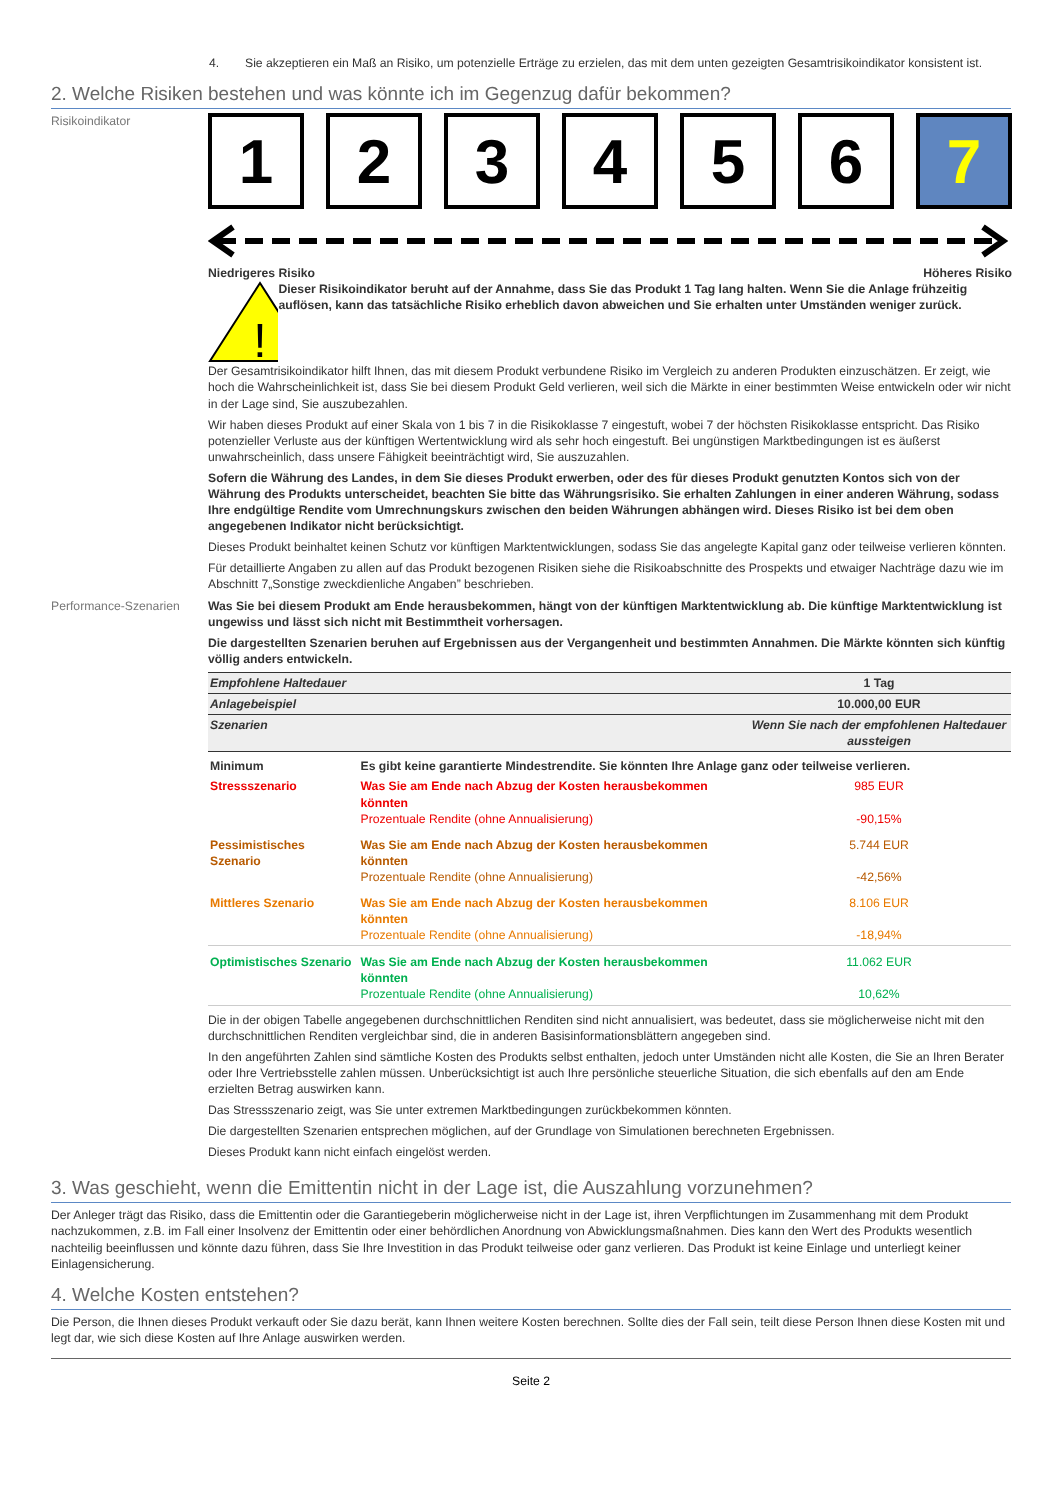4. Sie akzeptieren ein Maß an Risiko, um potenzielle Erträge zu erzielen, das mit dem unten gezeigten Gesamtrisikoindikator konsistent ist.
2. Welche Risiken bestehen und was könnte ich im Gegenzug dafür bekommen?
Risikoindikator
1 2 3 4 5 6 7
Niedrigeres Risiko Höheres Risiko
!
Dieser Risikoindikator beruht auf der Annahme, dass Sie das Produkt 1 Tag lang halten. Wenn Sie die Anlage frühzeitig auflösen, kann das tatsächliche Risiko erheblich davon abweichen und Sie erhalten unter Umständen weniger zurück.
Der Gesamtrisikoindikator hilft Ihnen, das mit diesem Produkt verbundene Risiko im Vergleich zu anderen Produkten einzuschätzen. Er zeigt, wie hoch die Wahrscheinlichkeit ist, dass Sie bei diesem Produkt Geld verlieren, weil sich die Märkte in einer bestimmten Weise entwickeln oder wir nicht in der Lage sind, Sie auszubezahlen.
Wir haben dieses Produkt auf einer Skala von 1 bis 7 in die Risikoklasse 7 eingestuft, wobei 7 der höchsten Risikoklasse entspricht. Das Risiko potenzieller Verluste aus der künftigen Wertentwicklung wird als sehr hoch eingestuft. Bei ungünstigen Marktbedingungen ist es äußerst unwahrscheinlich, dass unsere Fähigkeit beeinträchtigt wird, Sie auszuzahlen.
Sofern die Währung des Landes, in dem Sie dieses Produkt erwerben, oder des für dieses Produkt genutzten Kontos sich von der Währung des Produkts unterscheidet, beachten Sie bitte das Währungsrisiko. Sie erhalten Zahlungen in einer anderen Währung, sodass Ihre endgültige Rendite vom Umrechnungskurs zwischen den beiden Währungen abhängen wird. Dieses Risiko ist bei dem oben angegebenen Indikator nicht berücksichtigt.
Dieses Produkt beinhaltet keinen Schutz vor künftigen Marktentwicklungen, sodass Sie das angelegte Kapital ganz oder teilweise verlieren könnten.
Für detaillierte Angaben zu allen auf das Produkt bezogenen Risiken siehe die Risikoabschnitte des Prospekts und etwaiger Nachträge dazu wie im Abschnitt 7„Sonstige zweckdienliche Angaben” beschrieben.
Performance-Szenarien Was Sie bei diesem Produkt am Ende herausbekommen, hängt von der künftigen Marktentwicklung ab. Die künftige Marktentwicklung ist ungewiss und lässt sich nicht mit Bestimmtheit vorhersagen.
Die dargestellten Szenarien beruhen auf Ergebnissen aus der Vergangenheit und bestimmten Annahmen. Die Märkte könnten sich künftig völlig anders entwickeln.
| Empfohlene Haltedauer | | 1 Tag |
| Anlagebeispiel | | 10.000,00 EUR |
| Szenarien | | Wenn Sie nach der empfohlenen Haltedauer aussteigen |
| Minimum | Es gibt keine garantierte Mindestrendite. Sie könnten Ihre Anlage ganz oder teilweise verlieren. | |
| Stressszenario | Was Sie am Ende nach Abzug der Kosten herausbekommen könnten Prozentuale Rendite (ohne Annualisierung) | 985 EUR -90,15% |
| Pessimistisches Szenario | Was Sie am Ende nach Abzug der Kosten herausbekommen könnten Prozentuale Rendite (ohne Annualisierung) | 5.744 EUR -42,56% |
| Mittleres Szenario | Was Sie am Ende nach Abzug der Kosten herausbekommen könnten Prozentuale Rendite (ohne Annualisierung) | 8.106 EUR -18,94% |
| Optimistisches Szenario | Was Sie am Ende nach Abzug der Kosten herausbekommen könnten Prozentuale Rendite (ohne Annualisierung) | 11.062 EUR 10,62% |
Die in der obigen Tabelle angegebenen durchschnittlichen Renditen sind nicht annualisiert, was bedeutet, dass sie möglicherweise nicht mit den durchschnittlichen Renditen vergleichbar sind, die in anderen Basisinformationsblättern angegeben sind.
In den angeführten Zahlen sind sämtliche Kosten des Produkts selbst enthalten, jedoch unter Umständen nicht alle Kosten, die Sie an Ihren Berater oder Ihre Vertriebsstelle zahlen müssen. Unberücksichtigt ist auch Ihre persönliche steuerliche Situation, die sich ebenfalls auf den am Ende erzielten Betrag auswirken kann.
Das Stressszenario zeigt, was Sie unter extremen Marktbedingungen zurückbekommen könnten.
Die dargestellten Szenarien entsprechen möglichen, auf der Grundlage von Simulationen berechneten Ergebnissen.
Dieses Produkt kann nicht einfach eingelöst werden.
3. Was geschieht, wenn die Emittentin nicht in der Lage ist, die Auszahlung vorzunehmen?
Der Anleger trägt das Risiko, dass die Emittentin oder die Garantiegeberin möglicherweise nicht in der Lage ist, ihren Verpflichtungen im Zusammenhang mit dem Produkt nachzukommen, z.B. im Fall einer Insolvenz der Emittentin oder einer behördlichen Anordnung von Abwicklungsmaßnahmen. Dies kann den Wert des Produkts wesentlich nachteilig beeinflussen und könnte dazu führen, dass Sie Ihre Investition in das Produkt teilweise oder ganz verlieren. Das Produkt ist keine Einlage und unterliegt keiner Einlagensicherung.
4. Welche Kosten entstehen?
Die Person, die Ihnen dieses Produkt verkauft oder Sie dazu berät, kann Ihnen weitere Kosten berechnen. Sollte dies der Fall sein, teilt diese Person Ihnen diese Kosten mit und legt dar, wie sich diese Kosten auf Ihre Anlage auswirken werden.
Seite 2